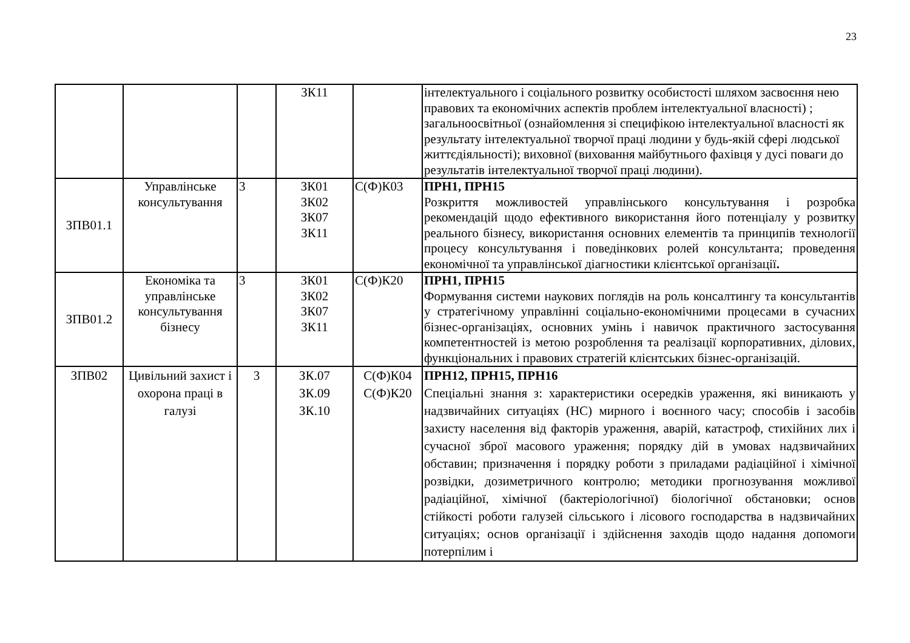23
| | | | ЗК11 | | інтелектуального і соціального розвитку особистості шляхом засвоєння нею правових та економічних аспектів проблем інтелектуальної власності) ; загальноосвітньої (ознайомлення зі специфікою інтелектуальної власності як результату інтелектуальної творчої праці людини у будь-якій сфері людської життєдіяльності); виховної (виховання майбутнього фахівця у дусі поваги до результатів інтелектуальної творчої праці людини). |
| ЗПВ01.1 | Управлінське консультування | 3 | ЗК01 ЗК02 ЗК07 ЗК11 | С(Ф)К03 | ПРН1, ПРН15 Розкриття можливостей управлінського консультування і розробка рекомендацій щодо ефективного використання його потенціалу у розвитку реального бізнесу, використання основних елементів та принципів технології процесу консультування і поведінкових ролей консультанта; проведення економічної та управлінської діагностики клієнтської організації . |
| ЗПВ01.2 | Економіка та управлінське консультування бізнесу | 3 | ЗК01 ЗК02 ЗК07 ЗК11 | С(Ф)К20 | ПРН1, ПРН15 Формування системи наукових поглядів на роль консалтингу та консультантів у стратегічному управлінні соціально-економічними процесами в сучасних бізнес-організаціях, основних умінь і навичок практичного застосування компетентностей із метою розроблення та реалізації корпоративних, ділових, функціональних і правових стратегій клієнтських бізнес-організацій. |
| ЗПВ02 | Цивільний захист і охорона праці в галузі | 3 | ЗК.07 ЗК.09 ЗК.10 | С(Ф)К04 С(Ф)К20 | ПРН12, ПРН15, ПРН16 Спеціальні знання з: характеристики осередків ураження, які виникають у надзвичайних ситуаціях (НС) мирного і воєнного часу; способів і засобів захисту населення від факторів ураження, аварій, катастроф, стихійних лих і сучасної зброї масового ураження; порядку дій в умовах надзвичайних обставин; призначення і порядку роботи з приладами радіаційної і хімічної розвідки, дозиметричного контролю; методики прогнозування можливої радіаційної, хімічної (бактеріологічної) біологічної обстановки; основ стійкості роботи галузей сільського і лісового господарства в надзвичайних ситуаціях; основ організації і здійснення заходів щодо надання допомоги потерпілим і |